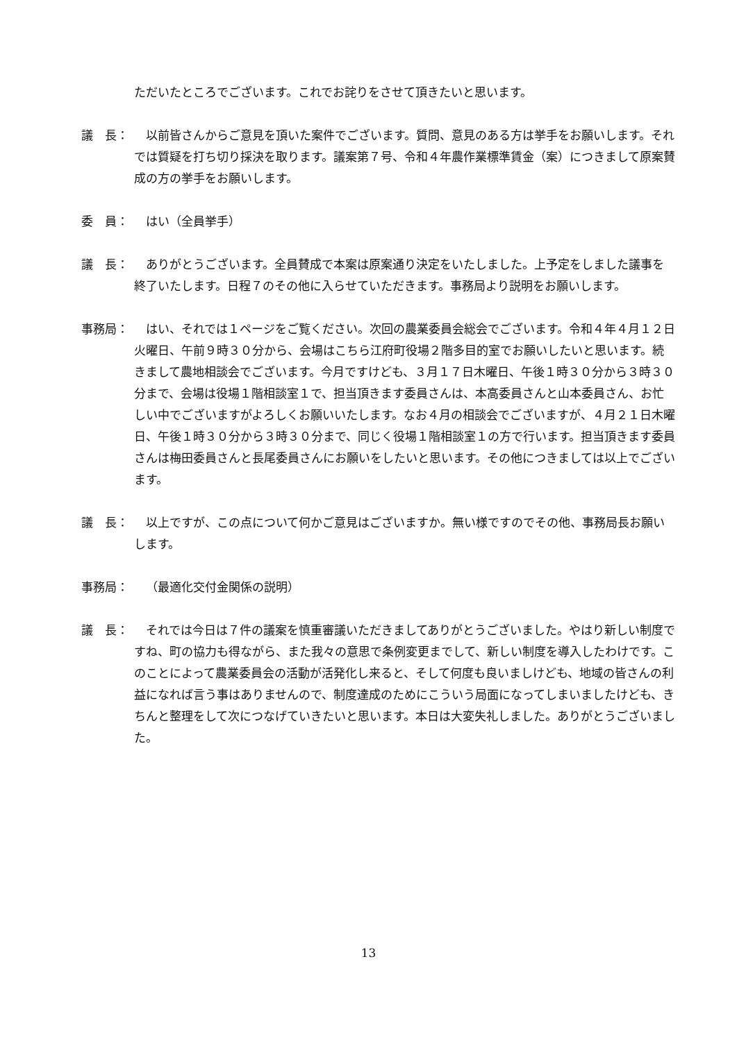ただいたところでございます。これでお詫りをさせて頂きたいと思います。
議　長： 以前皆さんからご意見を頂いた案件でございます。質問、意見のある方は挙手をお願いします。それでは質疑を打ち切り採決を取ります。議案第７号、令和４年農作業標準賃金（案）につきまして原案賛成の方の挙手をお願いします。
委　員： はい（全員挙手）
議　長： ありがとうございます。全員賛成で本案は原案通り決定をいたしました。上予定をしました議事を終了いたします。日程７のその他に入らせていただきます。事務局より説明をお願いします。
事務局： はい、それでは１ページをご覧ください。次回の農業委員会総会でございます。令和４年４月１２日火曜日、午前９時３０分から、会場はこちら江府町役場２階多目的室でお願いしたいと思います。続きまして農地相談会でございます。今月ですけども、３月１７日木曜日、午後１時３０分から３時３０分まで、会場は役場１階相談室１で、担当頂きます委員さんは、本高委員さんと山本委員さん、お忙しい中でございますがよろしくお願いいたします。なお４月の相談会でございますが、４月２１日木曜日、午後１時３０分から３時３０分まで、同じく役場１階相談室１の方で行います。担当頂きます委員さんは梅田委員さんと長尾委員さんにお願いをしたいと思います。その他につきましては以上でございます。
議　長： 以上ですが、この点について何かご意見はございますか。無い様ですのでその他、事務局長お願いします。
事務局： （最適化交付金関係の説明）
議　長： それでは今日は７件の議案を慎重審議いただきましてありがとうございました。やはり新しい制度ですね、町の協力も得ながら、また我々の意思で条例変更までして、新しい制度を導入したわけです。このことによって農業委員会の活動が活発化し来ると、そして何度も良いましけども、地域の皆さんの利益になれば言う事はありませんので、制度達成のためにこういう局面になってしまいましたけども、きちんと整理をして次につなげていきたいと思います。本日は大変失礼しました。ありがとうございました。
13